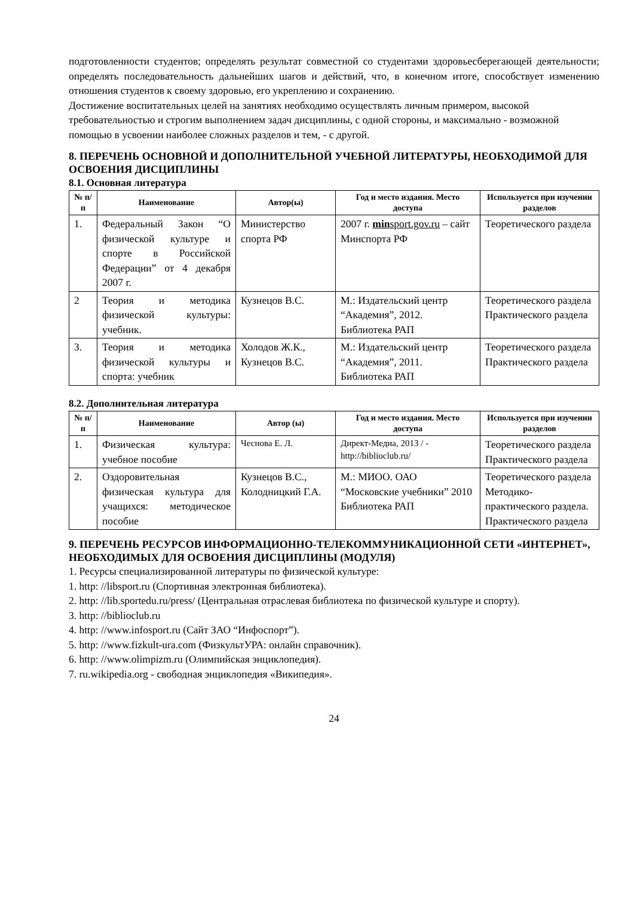подготовленности студентов; определять результат совместной со студентами здоровьесберегающей деятельности; определять последовательность дальнейших шагов и действий, что, в конечном итоге, способствует изменению отношения студентов к своему здоровью, его укреплению и сохранению.
Достижение воспитательных целей на занятиях необходимо осуществлять личным примером, высокой требовательностью и строгим выполнением задач дисциплины, с одной стороны, и максимально - возможной помощью в усвоении наиболее сложных разделов и тем, - с другой.
8. ПЕРЕЧЕНЬ ОСНОВНОЙ И ДОПОЛНИТЕЛЬНОЙ УЧЕБНОЙ ЛИТЕРАТУРЫ, НЕОБХОДИМОЙ ДЛЯ ОСВОЕНИЯ ДИСЦИПЛИНЫ
8.1. Основная литература
| № п/п | Наименование | Автор(ы) | Год и место издания. Место доступа | Используется при изучении разделов |
| --- | --- | --- | --- | --- |
| 1. | Федеральный Закон “О физической культуре и спорте в Российской Федерации” от 4 декабря 2007 г. | Министерство спорта РФ | 2007 г. min sport.gov.ru – сайт Минспорта РФ | Теоретического раздела |
| 2 | Теория и методика физической культуры: учебник. | Кузнецов В.С. | М.: Издательский центр “Академия”, 2012. Библиотека РАП | Теоретического раздела Практического раздела |
| 3. | Теория и методика физической культуры и спорта: учебник | Холодов Ж.К., Кузнецов В.С. | М.: Издательский центр “Академия”, 2011. Библиотека РАП | Теоретического раздела Практического раздела |
8.2. Дополнительная литература
| № п/п | Наименование | Автор (ы) | Год и место издания. Место доступа | Используется при изучении разделов |
| --- | --- | --- | --- | --- |
| 1. | Физическая культура: учебное пособие | Чеснова Е. Л. | Директ-Медиа, 2013 / - http://biblioclub.ru/ | Теоретического раздела Практического раздела |
| 2. | Оздоровительная физическая культура для учащихся: методическое пособие | Кузнецов В.С., Колодницкий Г.А. | М.: МИОО. ОАО “Московские учебники” 2010 Библиотека РАП | Теоретического раздела Методико-практического раздела. Практического раздела |
9. ПЕРЕЧЕНЬ РЕСУРСОВ ИНФОРМАЦИОННО-ТЕЛЕКОММУНИКАЦИОННОЙ СЕТИ «ИНТЕРНЕТ», НЕОБХОДИМЫХ ДЛЯ ОСВОЕНИЯ ДИСЦИПЛИНЫ (МОДУЛЯ)
1. Ресурсы специализированной литературы по физической культуре:
1. http: //libsport.ru (Спортивная электронная библиотека).
2. http: //lib.sportedu.ru/press/ (Центральная отраслевая библиотека по физической культуре и спорту).
3. http: //biblioclub.ru
4. http: //www.infosport.ru (Сайт ЗАО “Инфоспорт”).
5. http: //www.fizkult-ura.com (ФизкультУРА: онлайн справочник).
6. http: //www.olimpizm.ru (Олимпийская энциклопедия).
7. ru.wikipedia.org - свободная энциклопедия «Википедия».
24